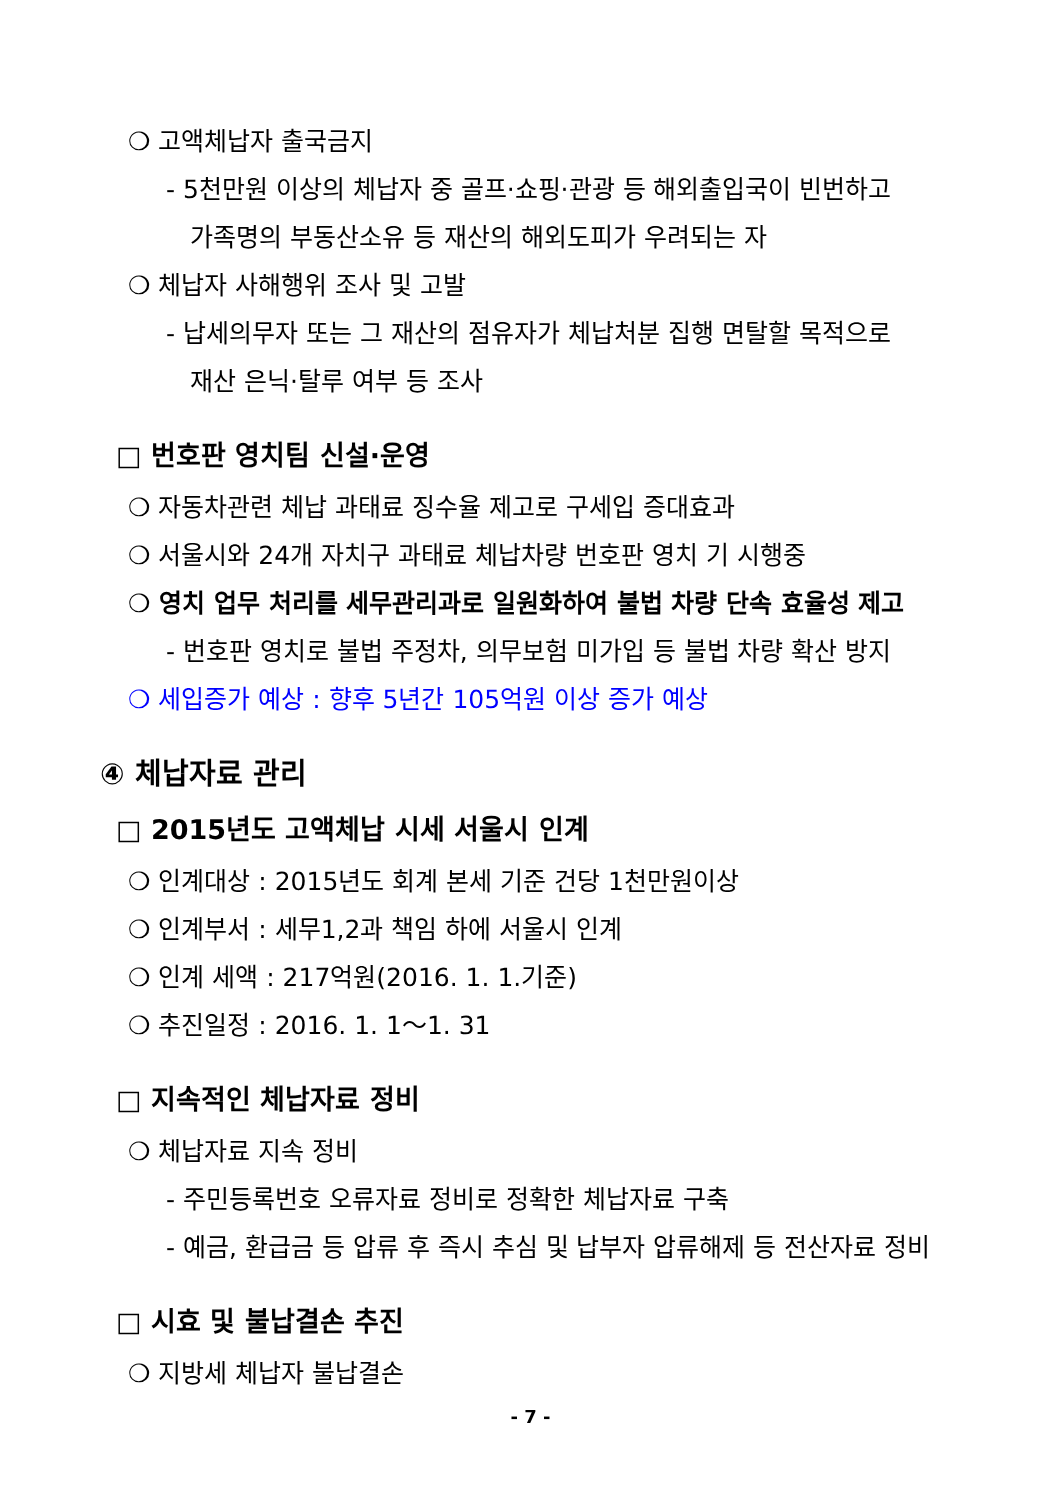❍ 고액체납자 출국금지
- 5천만원 이상의 체납자 중 골프·쇼핑·관광 등 해외출입국이 빈번하고
가족명의 부동산소유 등 재산의 해외도피가 우려되는 자
❍ 체납자 사해행위 조사 및 고발
- 납세의무자 또는 그 재산의 점유자가 체납처분 집행 면탈할 목적으로
재산 은닉·탈루 여부 등 조사
□ 번호판 영치팀 신설·운영
❍ 자동차관련 체납 과태료 징수율 제고로 구세입 증대효과
❍ 서울시와 24개 자치구 과태료 체납차량 번호판 영치 기 시행중
❍ 영치 업무 처리를 세무관리과로 일원화하여 불법 차량 단속 효율성 제고
- 번호판 영치로 불법 주정차, 의무보험 미가입 등 불법 차량 확산 방지
❍ 세입증가 예상 : 향후 5년간 105억원 이상 증가 예상
④ 체납자료 관리
□ 2015년도 고액체납 시세 서울시 인계
❍ 인계대상 : 2015년도 회계 본세 기준 건당 1천만원이상
❍ 인계부서 : 세무1,2과 책임 하에 서울시 인계
❍ 인계 세액 : 217억원(2016. 1. 1.기준)
❍ 추진일정 : 2016. 1. 1～1. 31
□ 지속적인 체납자료 정비
❍ 체납자료 지속 정비
- 주민등록번호 오류자료 정비로 정확한 체납자료 구축
- 예금, 환급금 등 압류 후 즉시 추심 및 납부자 압류해제 등 전산자료 정비
□ 시효 및 불납결손 추진
❍ 지방세 체납자 불납결손
- 7 -